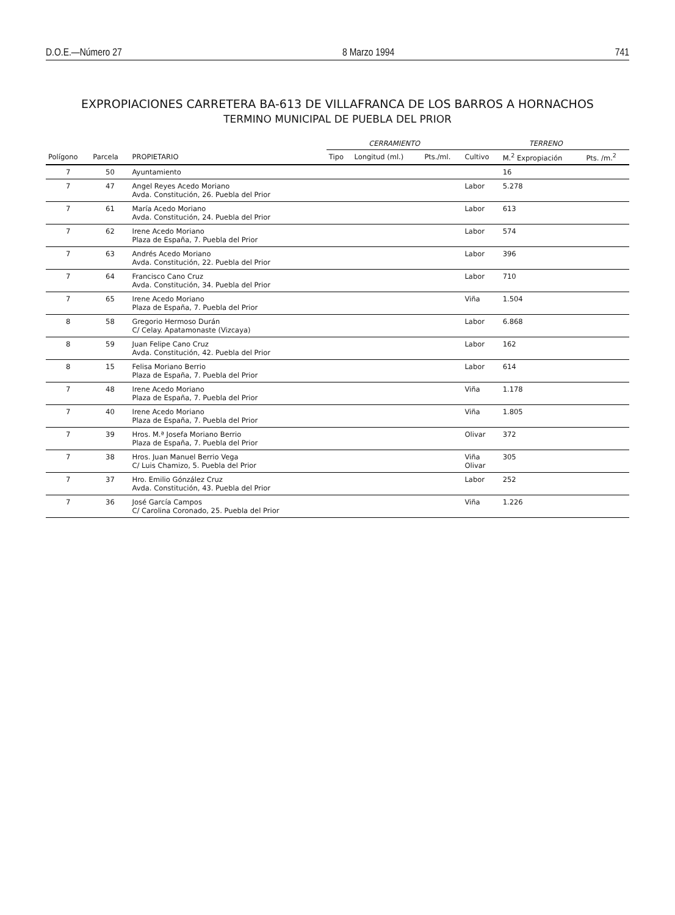D.O.E.—Número 27 8 Marzo 1994 741
EXPROPIACIONES CARRETERA BA-613 DE VILLAFRANCA DE LOS BARROS A HORNACHOS
TERMINO MUNICIPAL DE PUEBLA DEL PRIOR
| | | | CERRAMIENTO | | | TERRENO | | |
| --- | --- | --- | --- | --- | --- | --- | --- | --- |
| Polígono | Parcela | PROPIETARIO | Tipo | Longitud (ml.) | Pts./ml. | Cultivo | M.<sup>2</sup> Expropiación | Pts. /m.<sup>2</sup> |
| 7 | 50 | Ayuntamiento | | | | | 16 | |
| 7 | 47 | Angel Reyes Acedo Moriano Avda. Constitución, 26. Puebla del Prior | | | | Labor | 5.278 | |
| 7 | 61 | María Acedo Moriano Avda. Constitución, 24. Puebla del Prior | | | | Labor | 613 | |
| 7 | 62 | Irene Acedo Moriano Plaza de España, 7. Puebla del Prior | | | | Labor | 574 | |
| 7 | 63 | Andrés Acedo Moriano Avda. Constitución, 22. Puebla del Prior | | | | Labor | 396 | |
| 7 | 64 | Francisco Cano Cruz Avda. Constitución, 34. Puebla del Prior | | | | Labor | 710 | |
| 7 | 65 | Irene Acedo Moriano Plaza de España, 7. Puebla del Prior | | | | Viña | 1.504 | |
| 8 | 58 | Gregorio Hermoso Durán C/ Celay. Apatamonaste (Vizcaya) | | | | Labor | 6.868 | |
| 8 | 59 | Juan Felipe Cano Cruz Avda. Constitución, 42. Puebla del Prior | | | | Labor | 162 | |
| 8 | 15 | Felisa Moriano Berrio Plaza de España, 7. Puebla del Prior | | | | Labor | 614 | |
| 7 | 48 | Irene Acedo Moriano Plaza de España, 7. Puebla del Prior | | | | Viña | 1.178 | |
| 7 | 40 | Irene Acedo Moriano Plaza de España, 7. Puebla del Prior | | | | Viña | 1.805 | |
| 7 | 39 | Hros. M.ª Josefa Moriano Berrio Plaza de España, 7. Puebla del Prior | | | | Olivar | 372 | |
| 7 | 38 | Hros. Juan Manuel Berrio Vega C/ Luis Chamizo, 5. Puebla del Prior | | | | Viña Olivar | 305 | |
| 7 | 37 | Hro. Emilio Gónzález Cruz Avda. Constitución, 43. Puebla del Prior | | | | Labor | 252 | |
| 7 | 36 | José García Campos C/ Carolina Coronado, 25. Puebla del Prior | | | | Viña | 1.226 | |